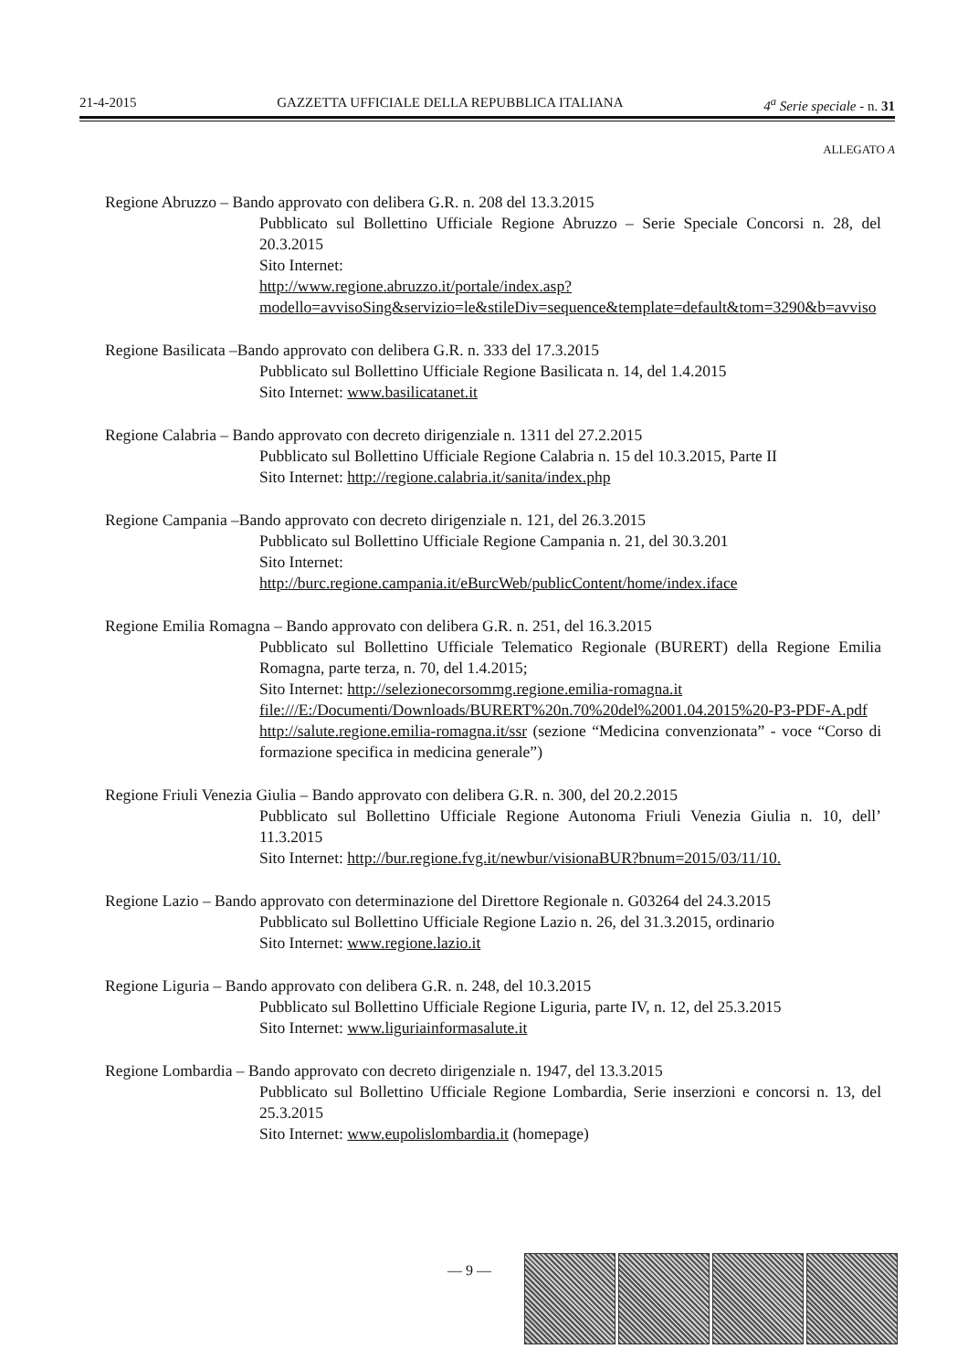21-4-2015 GAZZETTA UFFICIALE DELLA REPUBBLICA ITALIANA 4<sup>a</sup> Serie speciale - n. 31
ALLEGATO A
Regione Abruzzo – Bando approvato con delibera G.R. n. 208 del 13.3.2015
Pubblicato sul Bollettino Ufficiale Regione Abruzzo – Serie Speciale Concorsi n. 28, del 20.3.2015
Sito Internet:
http://www.regione.abruzzo.it/portale/index.asp?modello=avvisoSing&servizio=le&stileDiv=sequence&template=default&tom=3290&b=avviso
Regione Basilicata –Bando approvato con delibera G.R. n. 333 del 17.3.2015
Pubblicato sul Bollettino Ufficiale Regione Basilicata n. 14, del 1.4.2015
Sito Internet: www.basilicatanet.it
Regione Calabria – Bando approvato con decreto dirigenziale n. 1311 del 27.2.2015
Pubblicato sul Bollettino Ufficiale Regione Calabria n. 15 del 10.3.2015, Parte II
Sito Internet: http://regione.calabria.it/sanita/index.php
Regione Campania –Bando approvato con decreto dirigenziale n. 121, del 26.3.2015
Pubblicato sul Bollettino Ufficiale Regione Campania n. 21, del 30.3.201
Sito Internet:
http://burc.regione.campania.it/eBurcWeb/publicContent/home/index.iface
Regione Emilia Romagna – Bando approvato con delibera G.R. n. 251, del 16.3.2015
Pubblicato sul Bollettino Ufficiale Telematico Regionale (BURERT) della Regione Emilia Romagna, parte terza, n. 70, del 1.4.2015;
Sito Internet: http://selezionecorsommg.regione.emilia-romagna.it
file:///E:/Documenti/Downloads/BURERT%20n.70%20del%2001.04.2015%20-P3-PDF-A.pdf
http://salute.regione.emilia-romagna.it/ssr (sezione “Medicina convenzionata” - voce “Corso di formazione specifica in medicina generale”)
Regione Friuli Venezia Giulia – Bando approvato con delibera G.R. n. 300, del 20.2.2015
Pubblicato sul Bollettino Ufficiale Regione Autonoma Friuli Venezia Giulia n. 10, dell’ 11.3.2015
Sito Internet: http://bur.regione.fvg.it/newbur/visionaBUR?bnum=2015/03/11/10.
Regione Lazio – Bando approvato con determinazione del Direttore Regionale n. G03264 del 24.3.2015
Pubblicato sul Bollettino Ufficiale Regione Lazio n. 26, del 31.3.2015, ordinario
Sito Internet: www.regione.lazio.it
Regione Liguria – Bando approvato con delibera G.R. n. 248, del 10.3.2015
Pubblicato sul Bollettino Ufficiale Regione Liguria, parte IV, n. 12, del 25.3.2015
Sito Internet: www.liguriainformasalute.it
Regione Lombardia – Bando approvato con decreto dirigenziale n. 1947, del 13.3.2015
Pubblicato sul Bollettino Ufficiale Regione Lombardia, Serie inserzioni e concorsi n. 13, del 25.3.2015
Sito Internet: www.eupolislombardia.it (homepage)
— 9 —